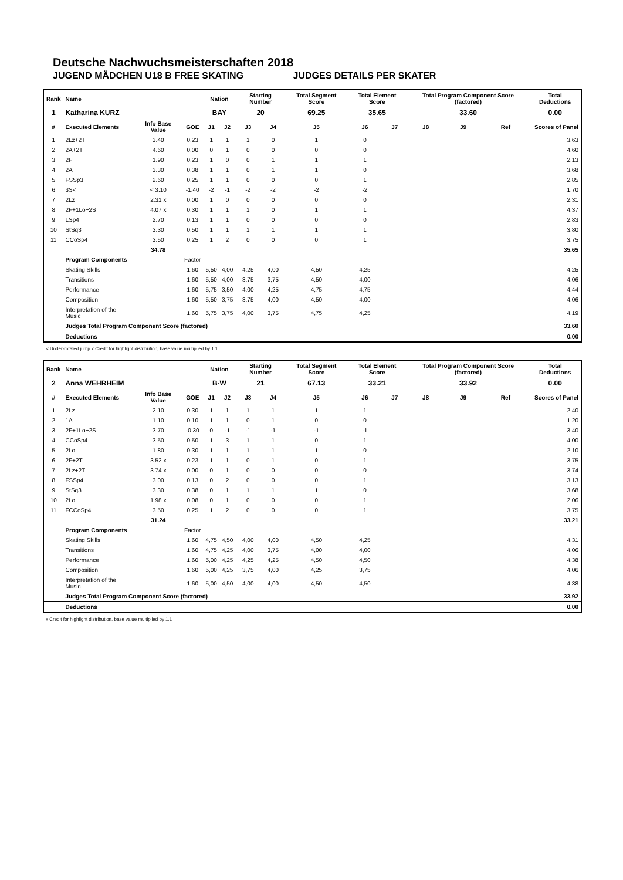Deutsche Nachwuchsmeisterschaften 2018
JUGEND MÄDCHEN U18 B FREE SKATING JUDGES DETAILS PER SKATER
| Rank | Name | | | Nation | | Starting Number | | Total Segment Score | Total Element Score | | Total Program Component Score (factored) | | | Total Deductions |
| --- | --- | --- | --- | --- | --- | --- | --- | --- | --- | --- | --- | --- | --- | --- |
| 1 | Katharina KURZ | | | BAY | | 20 | | 69.25 | 35.65 | | 33.60 | | | 0.00 |
| # | Executed Elements | Info Base Value | GOE | J1 | J2 | J3 | J4 | J5 | J6 | J7 | J8 | J9 | Ref | Scores of Panel |
| 1 | 2Lz+2T | 3.40 | 0.23 | 1 | 1 | 1 | 0 | 1 | 0 | | | | | 3.63 |
| 2 | 2A+2T | 4.60 | 0.00 | 0 | 1 | 0 | 0 | 0 | 0 | | | | | 4.60 |
| 3 | 2F | 1.90 | 0.23 | 1 | 0 | 0 | 1 | 1 | 1 | | | | | 2.13 |
| 4 | 2A | 3.30 | 0.38 | 1 | 1 | 0 | 1 | 1 | 0 | | | | | 3.68 |
| 5 | FSSp3 | 2.60 | 0.25 | 1 | 1 | 0 | 0 | 0 | 1 | | | | | 2.85 |
| 6 | 3S< | < 3.10 | -1.40 | -2 | -1 | -2 | -2 | -2 | -2 | | | | | 1.70 |
| 7 | 2Lz | 2.31 x | 0.00 | 1 | 0 | 0 | 0 | 0 | 0 | | | | | 2.31 |
| 8 | 2F+1Lo+2S | 4.07 x | 0.30 | 1 | 1 | 1 | 0 | 1 | 1 | | | | | 4.37 |
| 9 | LSp4 | 2.70 | 0.13 | 1 | 1 | 0 | 0 | 0 | 0 | | | | | 2.83 |
| 10 | StSq3 | 3.30 | 0.50 | 1 | 1 | 1 | 1 | 1 | 1 | | | | | 3.80 |
| 11 | CCoSp4 | 3.50 | 0.25 | 1 | 2 | 0 | 0 | 0 | 1 | | | | | 3.75 |
| | | 34.78 | | | | | | | | | | | | 35.65 |
| | Program Components | | Factor | | | | | | | | | | | |
| | Skating Skills | | 1.60 | 5,50 | 4,00 | 4,25 | 4,00 | 4,50 | 4,25 | | | | | 4.25 |
| | Transitions | | 1.60 | 5,50 | 4,00 | 3,75 | 3,75 | 4,50 | 4,00 | | | | | 4.06 |
| | Performance | | 1.60 | 5,75 | 3,50 | 4,00 | 4,25 | 4,75 | 4,75 | | | | | 4.44 |
| | Composition | | 1.60 | 5,50 | 3,75 | 3,75 | 4,00 | 4,50 | 4,00 | | | | | 4.06 |
| | Interpretation of the Music | | 1.60 | 5,75 | 3,75 | 4,00 | 3,75 | 4,75 | 4,25 | | | | | 4.19 |
| | Judges Total Program Component Score (factored) | | | | | | | | | | | | | 33.60 |
| | Deductions | | | | | | | | | | | | | 0.00 |
< Under-rotated jump x Credit for highlight distribution, base value multiplied by 1.1
| Rank | Name | | | Nation | | Starting Number | | Total Segment Score | Total Element Score | | Total Program Component Score (factored) | | | Total Deductions |
| --- | --- | --- | --- | --- | --- | --- | --- | --- | --- | --- | --- | --- | --- | --- |
| 2 | Anna WEHRHEIM | | | B-W | | 21 | | 67.13 | 33.21 | | 33.92 | | | 0.00 |
| # | Executed Elements | Info Base Value | GOE | J1 | J2 | J3 | J4 | J5 | J6 | J7 | J8 | J9 | Ref | Scores of Panel |
| 1 | 2Lz | 2.10 | 0.30 | 1 | 1 | 1 | 1 | 1 | 1 | | | | | 2.40 |
| 2 | 1A | 1.10 | 0.10 | 1 | 1 | 0 | 1 | 0 | 0 | | | | | 1.20 |
| 3 | 2F+1Lo+2S | 3.70 | -0.30 | 0 | -1 | -1 | -1 | -1 | -1 | | | | | 3.40 |
| 4 | CCoSp4 | 3.50 | 0.50 | 1 | 3 | 1 | 1 | 0 | 1 | | | | | 4.00 |
| 5 | 2Lo | 1.80 | 0.30 | 1 | 1 | 1 | 1 | 1 | 0 | | | | | 2.10 |
| 6 | 2F+2T | 3.52 x | 0.23 | 1 | 1 | 0 | 1 | 0 | 1 | | | | | 3.75 |
| 7 | 2Lz+2T | 3.74 x | 0.00 | 0 | 1 | 0 | 0 | 0 | 0 | | | | | 3.74 |
| 8 | FSSp4 | 3.00 | 0.13 | 0 | 2 | 0 | 0 | 0 | 1 | | | | | 3.13 |
| 9 | StSq3 | 3.30 | 0.38 | 0 | 1 | 1 | 1 | 1 | 0 | | | | | 3.68 |
| 10 | 2Lo | 1.98 x | 0.08 | 0 | 1 | 0 | 0 | 0 | 1 | | | | | 2.06 |
| 11 | FCCoSp4 | 3.50 | 0.25 | 1 | 2 | 0 | 0 | 0 | 1 | | | | | 3.75 |
| | | 31.24 | | | | | | | | | | | | 33.21 |
| | Program Components | | Factor | | | | | | | | | | | |
| | Skating Skills | | 1.60 | 4,75 | 4,50 | 4,00 | 4,00 | 4,50 | 4,25 | | | | | 4.31 |
| | Transitions | | 1.60 | 4,75 | 4,25 | 4,00 | 3,75 | 4,00 | 4,00 | | | | | 4.06 |
| | Performance | | 1.60 | 5,00 | 4,25 | 4,25 | 4,25 | 4,50 | 4,50 | | | | | 4.38 |
| | Composition | | 1.60 | 5,00 | 4,25 | 3,75 | 4,00 | 4,25 | 3,75 | | | | | 4.06 |
| | Interpretation of the Music | | 1.60 | 5,00 | 4,50 | 4,00 | 4,00 | 4,50 | 4,50 | | | | | 4.38 |
| | Judges Total Program Component Score (factored) | | | | | | | | | | | | | 33.92 |
| | Deductions | | | | | | | | | | | | | 0.00 |
x Credit for highlight distribution, base value multiplied by 1.1